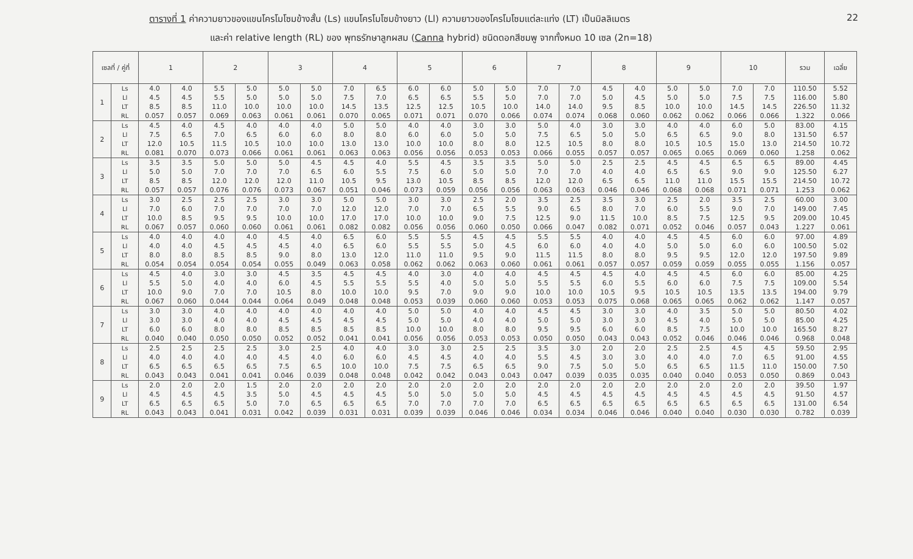ตารางที่ 1 ค่าความยาวของแขนโครโมโซมข้างสั้น (Ls) แขนโครโมโซมข้างยาว (Ll) ความยาวของโครโมโซมแต่ละแท่ง (LT) เป็นมิลลิเมตร 22
และค่า relative length (RL) ของ พุทธรักษาลูกผสม (Canna hybrid) ชนิดดอกสีชมพู จากทั้งหมด 10 เซล (2n=18)
| เซลที่ / คู่ที่ | | 1 | | 2 | | 3 | | 4 | | 5 | | 6 | | 7 | | 8 | | 9 | | 10 | | รวม | เฉลี่ย |
| --- | --- | --- | --- | --- | --- | --- | --- | --- | --- | --- | --- | --- | --- | --- | --- | --- | --- | --- | --- | --- | --- | --- | --- |
| 1 | Ls | 4.0 | 4.0 | 5.5 | 5.0 | 5.0 | 5.0 | 7.0 | 6.5 | 6.0 | 6.0 | 5.0 | 5.0 | 7.0 | 7.0 | 4.5 | 4.0 | 5.0 | 5.0 | 7.0 | 7.0 | 110.50 | 5.52 |
| | Ll | 4.5 | 4.5 | 5.5 | 5.0 | 5.0 | 5.0 | 7.5 | 7.0 | 6.5 | 6.5 | 5.5 | 5.0 | 7.0 | 7.0 | 5.0 | 4.5 | 5.0 | 5.0 | 7.5 | 7.5 | 116.00 | 5.80 |
| | LT | 8.5 | 8.5 | 11.0 | 10.0 | 10.0 | 10.0 | 14.5 | 13.5 | 12.5 | 12.5 | 10.5 | 10.0 | 14.0 | 14.0 | 9.5 | 8.5 | 10.0 | 10.0 | 14.5 | 14.5 | 226.50 | 11.32 |
| | RL | 0.057 | 0.057 | 0.069 | 0.063 | 0.061 | 0.061 | 0.070 | 0.065 | 0.071 | 0.071 | 0.070 | 0.066 | 0.074 | 0.074 | 0.068 | 0.060 | 0.062 | 0.062 | 0.066 | 0.066 | 1.322 | 0.066 |
| 2 | Ls | 4.5 | 4.0 | 4.5 | 4.0 | 4.0 | 4.0 | 5.0 | 5.0 | 4.0 | 4.0 | 3.0 | 3.0 | 5.0 | 4.0 | 3.0 | 3.0 | 4.0 | 4.0 | 6.0 | 5.0 | 83.00 | 4.15 |
| | Ll | 7.5 | 6.5 | 7.0 | 6.5 | 6.0 | 6.0 | 8.0 | 8.0 | 6.0 | 6.0 | 5.0 | 5.0 | 7.5 | 6.5 | 5.0 | 5.0 | 6.5 | 6.5 | 9.0 | 8.0 | 131.50 | 6.57 |
| | LT | 12.0 | 10.5 | 11.5 | 10.5 | 10.0 | 10.0 | 13.0 | 13.0 | 10.0 | 10.0 | 8.0 | 8.0 | 12.5 | 10.5 | 8.0 | 8.0 | 10.5 | 10.5 | 15.0 | 13.0 | 214.50 | 10.72 |
| | RL | 0.081 | 0.070 | 0.073 | 0.066 | 0.061 | 0.061 | 0.063 | 0.063 | 0.056 | 0.056 | 0.053 | 0.053 | 0.066 | 0.055 | 0.057 | 0.057 | 0.065 | 0.065 | 0.069 | 0.060 | 1.258 | 0.062 |
| 3 | Ls | 3.5 | 3.5 | 5.0 | 5.0 | 5.0 | 4.5 | 4.5 | 4.0 | 5.5 | 4.5 | 3.5 | 3.5 | 5.0 | 5.0 | 2.5 | 2.5 | 4.5 | 4.5 | 6.5 | 6.5 | 89.00 | 4.45 |
| | Ll | 5.0 | 5.0 | 7.0 | 7.0 | 7.0 | 6.5 | 6.0 | 5.5 | 7.5 | 6.0 | 5.0 | 5.0 | 7.0 | 7.0 | 4.0 | 4.0 | 6.5 | 6.5 | 9.0 | 9.0 | 125.50 | 6.27 |
| | LT | 8.5 | 8.5 | 12.0 | 12.0 | 12.0 | 11.0 | 10.5 | 9.5 | 13.0 | 10.5 | 8.5 | 8.5 | 12.0 | 12.0 | 6.5 | 6.5 | 11.0 | 11.0 | 15.5 | 15.5 | 214.50 | 10.72 |
| | RL | 0.057 | 0.057 | 0.076 | 0.076 | 0.073 | 0.067 | 0.051 | 0.046 | 0.073 | 0.059 | 0.056 | 0.056 | 0.063 | 0.063 | 0.046 | 0.046 | 0.068 | 0.068 | 0.071 | 0.071 | 1.253 | 0.062 |
| 4 | Ls | 3.0 | 2.5 | 2.5 | 2.5 | 3.0 | 3.0 | 5.0 | 5.0 | 3.0 | 3.0 | 2.5 | 2.0 | 3.5 | 2.5 | 3.5 | 3.0 | 2.5 | 2.0 | 3.5 | 2.5 | 60.00 | 3.00 |
| | Ll | 7.0 | 6.0 | 7.0 | 7.0 | 7.0 | 7.0 | 12.0 | 12.0 | 7.0 | 7.0 | 6.5 | 5.5 | 9.0 | 6.5 | 8.0 | 7.0 | 6.0 | 5.5 | 9.0 | 7.0 | 149.00 | 7.45 |
| | LT | 10.0 | 8.5 | 9.5 | 9.5 | 10.0 | 10.0 | 17.0 | 17.0 | 10.0 | 10.0 | 9.0 | 7.5 | 12.5 | 9.0 | 11.5 | 10.0 | 8.5 | 7.5 | 12.5 | 9.5 | 209.00 | 10.45 |
| | RL | 0.067 | 0.057 | 0.060 | 0.060 | 0.061 | 0.061 | 0.082 | 0.082 | 0.056 | 0.056 | 0.060 | 0.050 | 0.066 | 0.047 | 0.082 | 0.071 | 0.052 | 0.046 | 0.057 | 0.043 | 1.227 | 0.061 |
| 5 | Ls | 4.0 | 4.0 | 4.0 | 4.0 | 4.5 | 4.0 | 6.5 | 6.0 | 5.5 | 5.5 | 4.5 | 4.5 | 5.5 | 5.5 | 4.0 | 4.0 | 4.5 | 4.5 | 6.0 | 6.0 | 97.00 | 4.89 |
| | Ll | 4.0 | 4.0 | 4.5 | 4.5 | 4.5 | 4.0 | 6.5 | 6.0 | 5.5 | 5.5 | 5.0 | 4.5 | 6.0 | 6.0 | 4.0 | 4.0 | 5.0 | 5.0 | 6.0 | 6.0 | 100.50 | 5.02 |
| | LT | 8.0 | 8.0 | 8.5 | 8.5 | 9.0 | 8.0 | 13.0 | 12.0 | 11.0 | 11.0 | 9.5 | 9.0 | 11.5 | 11.5 | 8.0 | 8.0 | 9.5 | 9.5 | 12.0 | 12.0 | 197.50 | 9.89 |
| | RL | 0.054 | 0.054 | 0.054 | 0.054 | 0.055 | 0.049 | 0.063 | 0.058 | 0.062 | 0.062 | 0.063 | 0.060 | 0.061 | 0.061 | 0.057 | 0.057 | 0.059 | 0.059 | 0.055 | 0.055 | 1.156 | 0.057 |
| 6 | Ls | 4.5 | 4.0 | 3.0 | 3.0 | 4.5 | 3.5 | 4.5 | 4.5 | 4.0 | 3.0 | 4.0 | 4.0 | 4.5 | 4.5 | 4.5 | 4.0 | 4.5 | 4.5 | 6.0 | 6.0 | 85.00 | 4.25 |
| | Ll | 5.5 | 5.0 | 4.0 | 4.0 | 6.0 | 4.5 | 5.5 | 5.5 | 5.5 | 4.0 | 5.0 | 5.0 | 5.5 | 5.5 | 6.0 | 5.5 | 6.0 | 6.0 | 7.5 | 7.5 | 109.00 | 5.54 |
| | LT | 10.0 | 9.0 | 7.0 | 7.0 | 10.5 | 8.0 | 10.0 | 10.0 | 9.5 | 7.0 | 9.0 | 9.0 | 10.0 | 10.0 | 10.5 | 9.5 | 10.5 | 10.5 | 13.5 | 13.5 | 194.00 | 9.79 |
| | RL | 0.067 | 0.060 | 0.044 | 0.044 | 0.064 | 0.049 | 0.048 | 0.048 | 0.053 | 0.039 | 0.060 | 0.060 | 0.053 | 0.053 | 0.075 | 0.068 | 0.065 | 0.065 | 0.062 | 0.062 | 1.147 | 0.057 |
| 7 | Ls | 3.0 | 3.0 | 4.0 | 4.0 | 4.0 | 4.0 | 4.0 | 4.0 | 5.0 | 5.0 | 4.0 | 4.0 | 4.5 | 4.5 | 3.0 | 3.0 | 4.0 | 3.5 | 5.0 | 5.0 | 80.50 | 4.02 |
| | Ll | 3.0 | 3.0 | 4.0 | 4.0 | 4.5 | 4.5 | 4.5 | 4.5 | 5.0 | 5.0 | 4.0 | 4.0 | 5.0 | 5.0 | 3.0 | 3.0 | 4.5 | 4.0 | 5.0 | 5.0 | 85.00 | 4.25 |
| | LT | 6.0 | 6.0 | 8.0 | 8.0 | 8.5 | 8.5 | 8.5 | 8.5 | 10.0 | 10.0 | 8.0 | 8.0 | 9.5 | 9.5 | 6.0 | 6.0 | 8.5 | 7.5 | 10.0 | 10.0 | 165.50 | 8.27 |
| | RL | 0.040 | 0.040 | 0.050 | 0.050 | 0.052 | 0.052 | 0.041 | 0.041 | 0.056 | 0.056 | 0.053 | 0.053 | 0.050 | 0.050 | 0.043 | 0.043 | 0.052 | 0.046 | 0.046 | 0.046 | 0.968 | 0.048 |
| 8 | Ls | 2.5 | 2.5 | 2.5 | 2.5 | 3.0 | 2.5 | 4.0 | 4.0 | 3.0 | 3.0 | 2.5 | 2.5 | 3.5 | 3.0 | 2.0 | 2.0 | 2.5 | 2.5 | 4.5 | 4.5 | 59.50 | 2.95 |
| | Ll | 4.0 | 4.0 | 4.0 | 4.0 | 4.5 | 4.0 | 6.0 | 6.0 | 4.5 | 4.5 | 4.0 | 4.0 | 5.5 | 4.5 | 3.0 | 3.0 | 4.0 | 4.0 | 7.0 | 6.5 | 91.00 | 4.55 |
| | LT | 6.5 | 6.5 | 6.5 | 6.5 | 7.5 | 6.5 | 10.0 | 10.0 | 7.5 | 7.5 | 6.5 | 6.5 | 9.0 | 7.5 | 5.0 | 5.0 | 6.5 | 6.5 | 11.5 | 11.0 | 150.00 | 7.50 |
| | RL | 0.043 | 0.043 | 0.041 | 0.041 | 0.046 | 0.039 | 0.048 | 0.048 | 0.042 | 0.042 | 0.043 | 0.043 | 0.047 | 0.039 | 0.035 | 0.035 | 0.040 | 0.040 | 0.053 | 0.050 | 0.869 | 0.043 |
| 9 | Ls | 2.0 | 2.0 | 2.0 | 1.5 | 2.0 | 2.0 | 2.0 | 2.0 | 2.0 | 2.0 | 2.0 | 2.0 | 2.0 | 2.0 | 2.0 | 2.0 | 2.0 | 2.0 | 2.0 | 2.0 | 39.50 | 1.97 |
| | Ll | 4.5 | 4.5 | 4.5 | 3.5 | 5.0 | 4.5 | 4.5 | 4.5 | 5.0 | 5.0 | 5.0 | 5.0 | 4.5 | 4.5 | 4.5 | 4.5 | 4.5 | 4.5 | 4.5 | 4.5 | 91.50 | 4.57 |
| | LT | 6.5 | 6.5 | 6.5 | 5.0 | 7.0 | 6.5 | 6.5 | 6.5 | 7.0 | 7.0 | 7.0 | 7.0 | 6.5 | 6.5 | 6.5 | 6.5 | 6.5 | 6.5 | 6.5 | 6.5 | 131.00 | 6.54 |
| | RL | 0.043 | 0.043 | 0.041 | 0.031 | 0.042 | 0.039 | 0.031 | 0.031 | 0.039 | 0.039 | 0.046 | 0.046 | 0.034 | 0.034 | 0.046 | 0.046 | 0.040 | 0.040 | 0.030 | 0.030 | 0.782 | 0.039 |